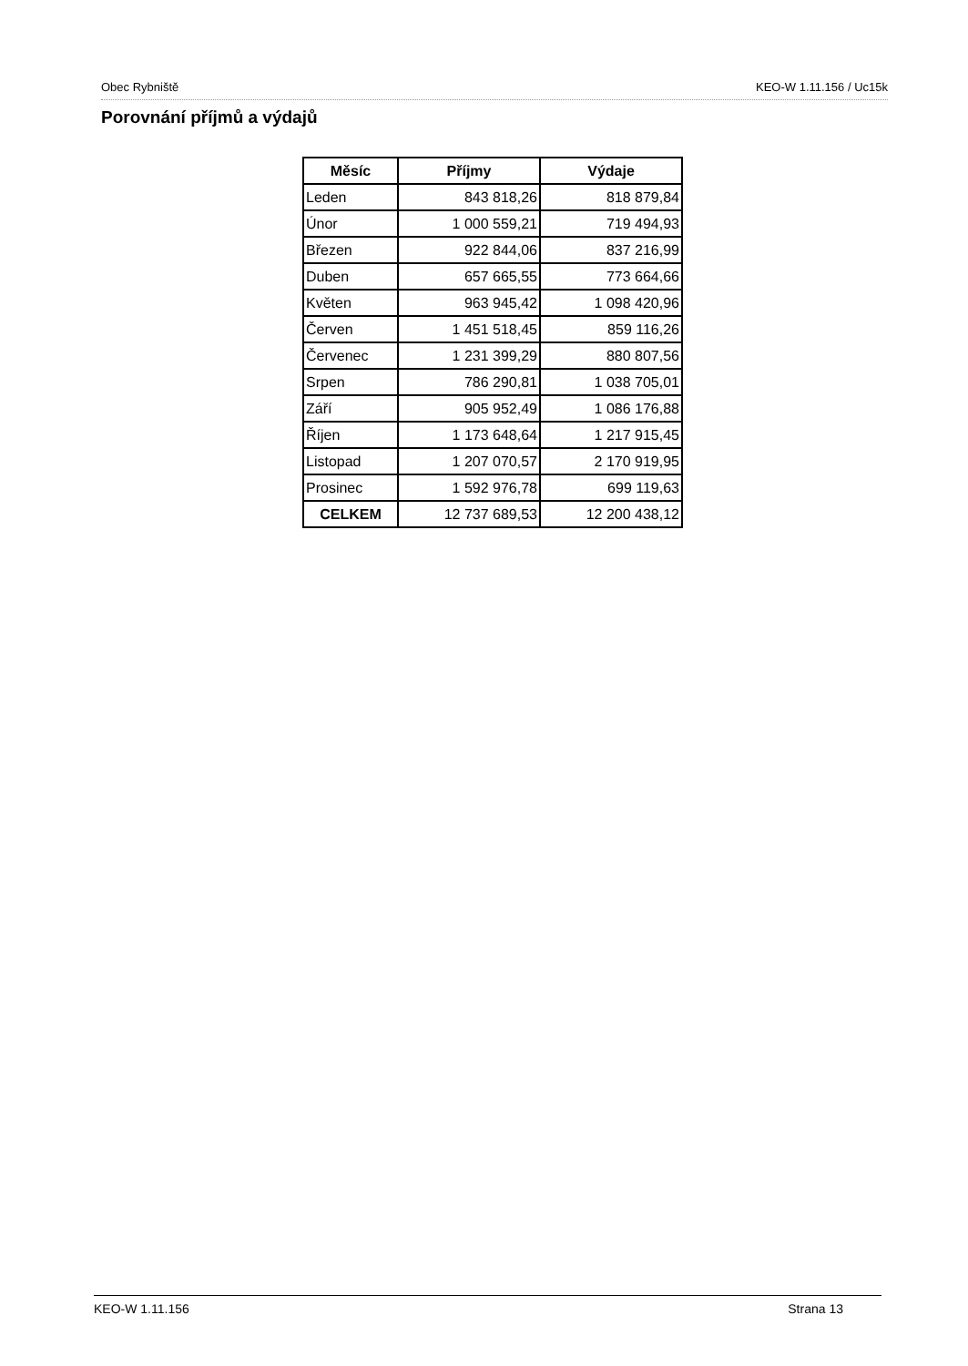Obec Rybniště KEO-W 1.11.156 / Uc15k
Porovnání příjmů a výdajů
| Měsíc | Příjmy | Výdaje |
| --- | --- | --- |
| Leden | 843 818,26 | 818 879,84 |
| Únor | 1 000 559,21 | 719 494,93 |
| Březen | 922 844,06 | 837 216,99 |
| Duben | 657 665,55 | 773 664,66 |
| Květen | 963 945,42 | 1 098 420,96 |
| Červen | 1 451 518,45 | 859 116,26 |
| Červenec | 1 231 399,29 | 880 807,56 |
| Srpen | 786 290,81 | 1 038 705,01 |
| Září | 905 952,49 | 1 086 176,88 |
| Říjen | 1 173 648,64 | 1 217 915,45 |
| Listopad | 1 207 070,57 | 2 170 919,95 |
| Prosinec | 1 592 976,78 | 699 119,63 |
| CELKEM | 12 737 689,53 | 12 200 438,12 |
KEO-W 1.11.156 Strana 13